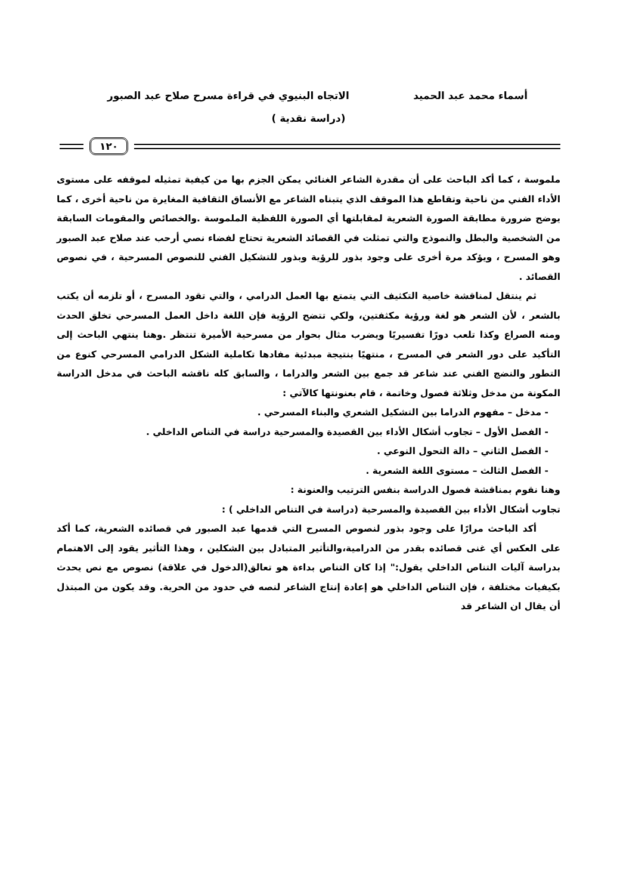أسماء محمد عبد الحميد الاتجاه البنيوي في قراءة مسرح صلاح عبد الصبور
(دراسة نقدية )
١٢٠
ملموسة ، كما أكد الباحث على أن مقدرة الشاعر الغنائي يمكن الجزم بها من كيفية تمثيله لموقفه على مستوى الأداء الفني من ناحية وتقاطع هذا الموقف الذي يتبناه الشاعر مع الأنساق الثقافية المغايرة من ناحية أخرى ، كما يوضح ضرورة مطابقة الصورة الشعرية لمقابلتها أي الصورة اللفظية الملموسة .والخصائص والمقومات السابقة من الشخصية والبطل والنموذج والتي تمثلت في القصائد الشعرية تحتاج لفضاء نصي أرحب عند صلاح عبد الصبور وهو المسرح ، ويؤكد مرة أخرى على وجود بذور للرؤية وبذور للتشكيل الفني للنصوص المسرحية ، في نصوص القصائد .
ثم ينتقل لمناقشة خاصية التكثيف التي يتمتع بها العمل الدرامي ، والتي تقود المسرح ، أو تلزمه أن يكتب بالشعر ، لأن الشعر هو لغة ورؤية مكثفتين، ولكي تتضح الرؤية فإن اللغة داخل العمل المسرحي تخلق الحدث ومنه الصراع وكذا تلعب دورًا تفسيريًا ويضرب مثال بحوار من مسرحية الأميرة تنتظر .وهنا ينتهي الباحث إلى التأكيد على دور الشعر في المسرح ، منتهيًا بنتيجة مبدئية مفادها تكاملية الشكل الدرامي المسرحي كنوع من التطور والنضج الفني عند شاعر قد جمع بين الشعر والدراما ، والسابق كله ناقشه الباحث في مدخل الدراسة المكونة من مدخل وثلاثة فصول وخاتمة ، قام بعنونتها كالآتي :
- مدخل – مفهوم الدراما بين التشكيل الشعري والبناء المسرحي .
- الفصل الأول – تجاوب أشكال الأداء بين القصيدة والمسرحية دراسة في التناص الداخلي .
- الفصل الثاني – دالة التحول النوعي .
- الفصل الثالث – مستوى اللغة الشعرية .
وهنا نقوم بمناقشة فصول الدراسة بنفس الترتيب والعنونة :
تجاوب أشكال الأداء بين القصيدة والمسرحية (دراسة في التناص الداخلي ) :
أكد الباحث مرارًا على وجود بذور لنصوص المسرح التي قدمها عبد الصبور في قصائده الشعرية، كما أكد على العكس أي غنى قصائده بقدر من الدرامية،والتأثير المتبادل بين الشكلين ، وهذا التأثير يقود إلى الاهتمام بدراسة آليات التناص الداخلي يقول:" إذا كان التناص بداءة هو تعالق(الدخول في علاقة) نصوص مع نص يحدث بكيفيات مختلفة ، فإن التناص الداخلي هو إعادة إنتاج الشاعر لنصه في حدود من الحرية. وقد يكون من المبتذل أن يقال ان الشاعر قد